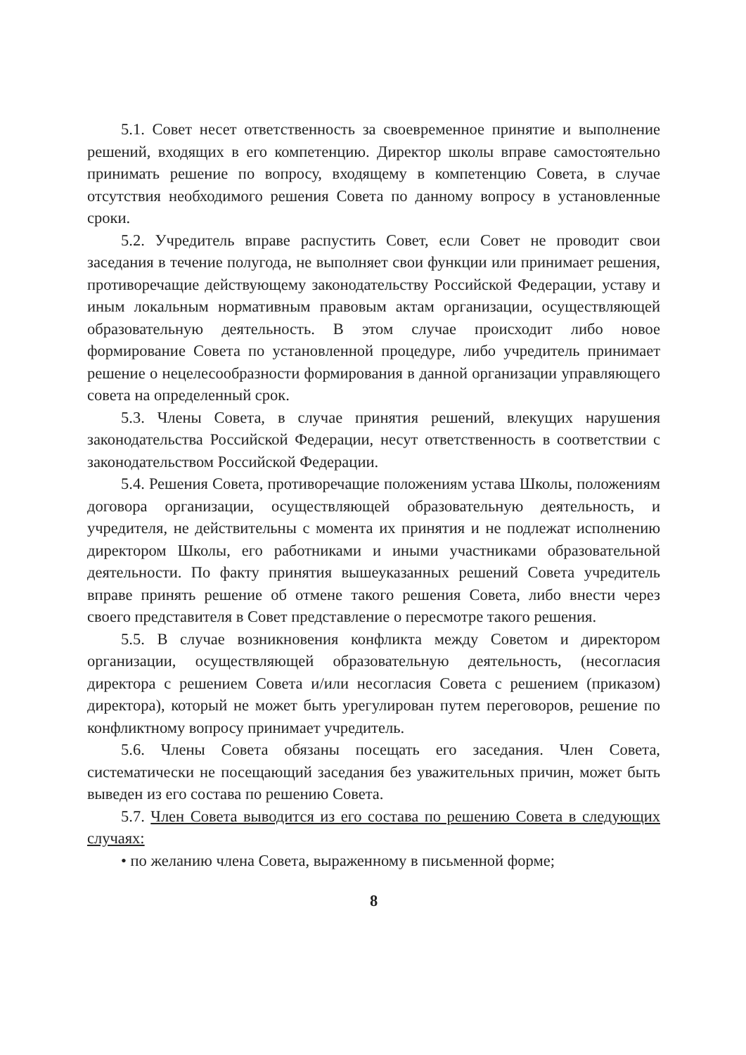5.1. Совет несет ответственность за своевременное принятие и выполнение решений, входящих в его компетенцию. Директор школы вправе самостоятельно принимать решение по вопросу, входящему в компетенцию Совета, в случае отсутствия необходимого решения Совета по данному вопросу в установленные сроки.
5.2. Учредитель вправе распустить Совет, если Совет не проводит свои заседания в течение полугода, не выполняет свои функции или принимает решения, противоречащие действующему законодательству Российской Федерации, уставу и иным локальным нормативным правовым актам организации, осуществляющей образовательную деятельность. В этом случае происходит либо новое формирование Совета по установленной процедуре, либо учредитель принимает решение о нецелесообразности формирования в данной организации управляющего совета на определенный срок.
5.3. Члены Совета, в случае принятия решений, влекущих нарушения законодательства Российской Федерации, несут ответственность в соответствии с законодательством Российской Федерации.
5.4. Решения Совета, противоречащие положениям устава Школы, положениям договора организации, осуществляющей образовательную деятельность, и учредителя, не действительны с момента их принятия и не подлежат исполнению директором Школы, его работниками и иными участниками образовательной деятельности. По факту принятия вышеуказанных решений Совета учредитель вправе принять решение об отмене такого решения Совета, либо внести через своего представителя в Совет представление о пересмотре такого решения.
5.5. В случае возникновения конфликта между Советом и директором организации, осуществляющей образовательную деятельность, (несогласия директора с решением Совета и/или несогласия Совета с решением (приказом) директора), который не может быть урегулирован путем переговоров, решение по конфликтному вопросу принимает учредитель.
5.6. Члены Совета обязаны посещать его заседания. Член Совета, систематически не посещающий заседания без уважительных причин, может быть выведен из его состава по решению Совета.
5.7. Член Совета выводится из его состава по решению Совета в следующих случаях:
• по желанию члена Совета, выраженному в письменной форме;
8